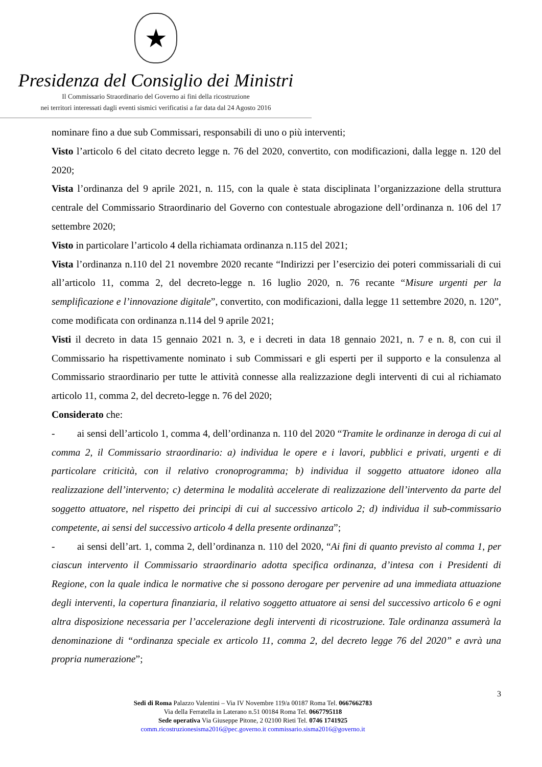★
Presidenza del Consiglio dei Ministri
Il Commissario Straordinario del Governo ai fini della ricostruzione
nei territori interessati dagli eventi sismici verificatisi a far data dal 24 Agosto 2016
nominare fino a due sub Commissari, responsabili di uno o più interventi;
Visto l’articolo 6 del citato decreto legge n. 76 del 2020, convertito, con modificazioni, dalla legge n. 120 del 2020;
Vista l’ordinanza del 9 aprile 2021, n. 115, con la quale è stata disciplinata l’organizzazione della struttura centrale del Commissario Straordinario del Governo con contestuale abrogazione dell’ordinanza n. 106 del 17 settembre 2020;
Visto in particolare l’articolo 4 della richiamata ordinanza n.115 del 2021;
Vista l’ordinanza n.110 del 21 novembre 2020 recante “Indirizzi per l’esercizio dei poteri commissariali di cui all’articolo 11, comma 2, del decreto-legge n. 16 luglio 2020, n. 76 recante “Misure urgenti per la semplificazione e l’innovazione digitale”, convertito, con modificazioni, dalla legge 11 settembre 2020, n. 120”, come modificata con ordinanza n.114 del 9 aprile 2021;
Visti il decreto in data 15 gennaio 2021 n. 3, e i decreti in data 18 gennaio 2021, n. 7 e n. 8, con cui il Commissario ha rispettivamente nominato i sub Commissari e gli esperti per il supporto e la consulenza al Commissario straordinario per tutte le attività connesse alla realizzazione degli interventi di cui al richiamato articolo 11, comma 2, del decreto-legge n. 76 del 2020;
Considerato che:
- ai sensi dell’articolo 1, comma 4, dell’ordinanza n. 110 del 2020 “Tramite le ordinanze in deroga di cui al comma 2, il Commissario straordinario: a) individua le opere e i lavori, pubblici e privati, urgenti e di particolare criticità, con il relativo cronoprogramma; b) individua il soggetto attuatore idoneo alla realizzazione dell’intervento; c) determina le modalità accelerate di realizzazione dell’intervento da parte del soggetto attuatore, nel rispetto dei principi di cui al successivo articolo 2; d) individua il sub-commissario competente, ai sensi del successivo articolo 4 della presente ordinanza”;
- ai sensi dell’art. 1, comma 2, dell’ordinanza n. 110 del 2020, “Ai fini di quanto previsto al comma 1, per ciascun intervento il Commissario straordinario adotta specifica ordinanza, d’intesa con i Presidenti di Regione, con la quale indica le normative che si possono derogare per pervenire ad una immediata attuazione degli interventi, la copertura finanziaria, il relativo soggetto attuatore ai sensi del successivo articolo 6 e ogni altra disposizione necessaria per l’accelerazione degli interventi di ricostruzione. Tale ordinanza assumerà la denominazione di “ordinanza speciale ex articolo 11, comma 2, del decreto legge 76 del 2020” e avrà una propria numerazione”;
3
Sedi di Roma Palazzo Valentini – Via IV Novembre 119/a 00187 Roma Tel. 0667662783
Via della Ferratella in Laterano n.51 00184 Roma Tel. 0667795118
Sede operativa Via Giuseppe Pitone, 2 02100 Rieti Tel. 0746 1741925
comm.ricostruzionesisma2016@pec.governo.it commissario.sisma2016@governo.it